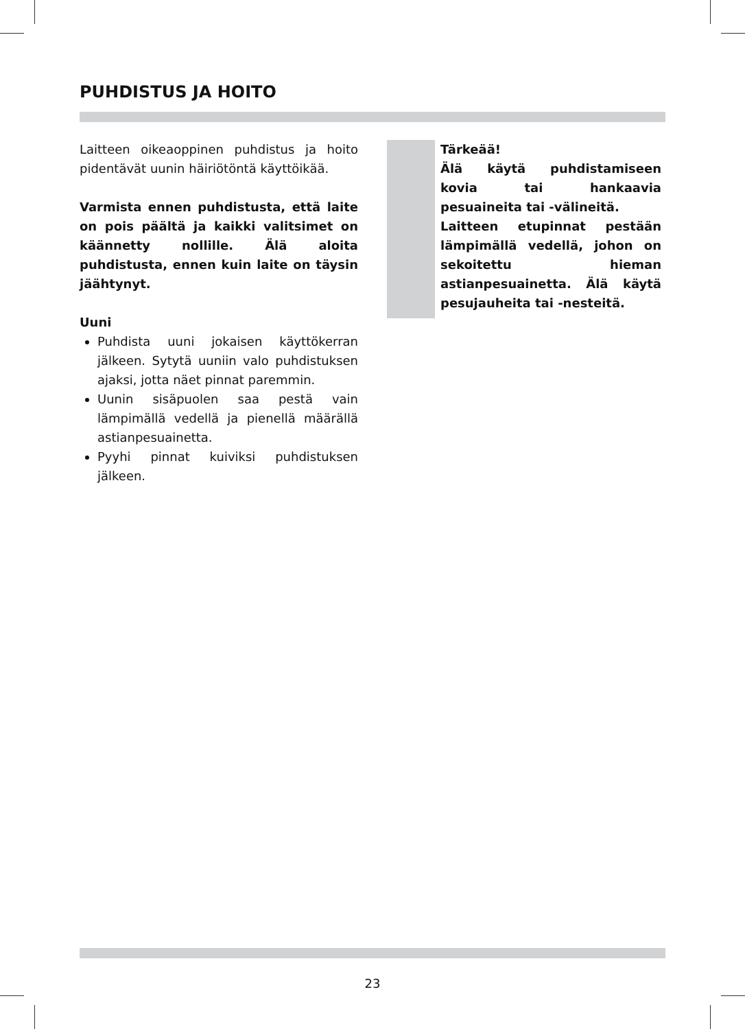PUHDISTUS JA HOITO
Laitteen oikeaoppinen puhdistus ja hoito pidentävät uunin häiriötöntä käyttöikää.
Varmista ennen puhdistusta, että laite on pois päältä ja kaikki valitsimet on käännetty nollille. Älä aloita puhdistusta, ennen kuin laite on täysin jäähtynyt.
Uuni
Puhdista uuni jokaisen käyttökerran jälkeen. Sytytä uuniin valo puhdistuksen ajaksi, jotta näet pinnat paremmin.
Uunin sisäpuolen saa pestä vain lämpimällä vedellä ja pienellä määrällä astianpesuainetta.
Pyyhi pinnat kuiviksi puhdistuksen jälkeen.
Tärkeää!
Älä käytä puhdistamiseen kovia tai hankaavia pesuaineita tai -välineitä.
Laitteen etupinnat pestään lämpimällä vedellä, johon on sekoitettu hieman astianpesuainetta. Älä käytä pesujauheita tai -nesteitä.
23